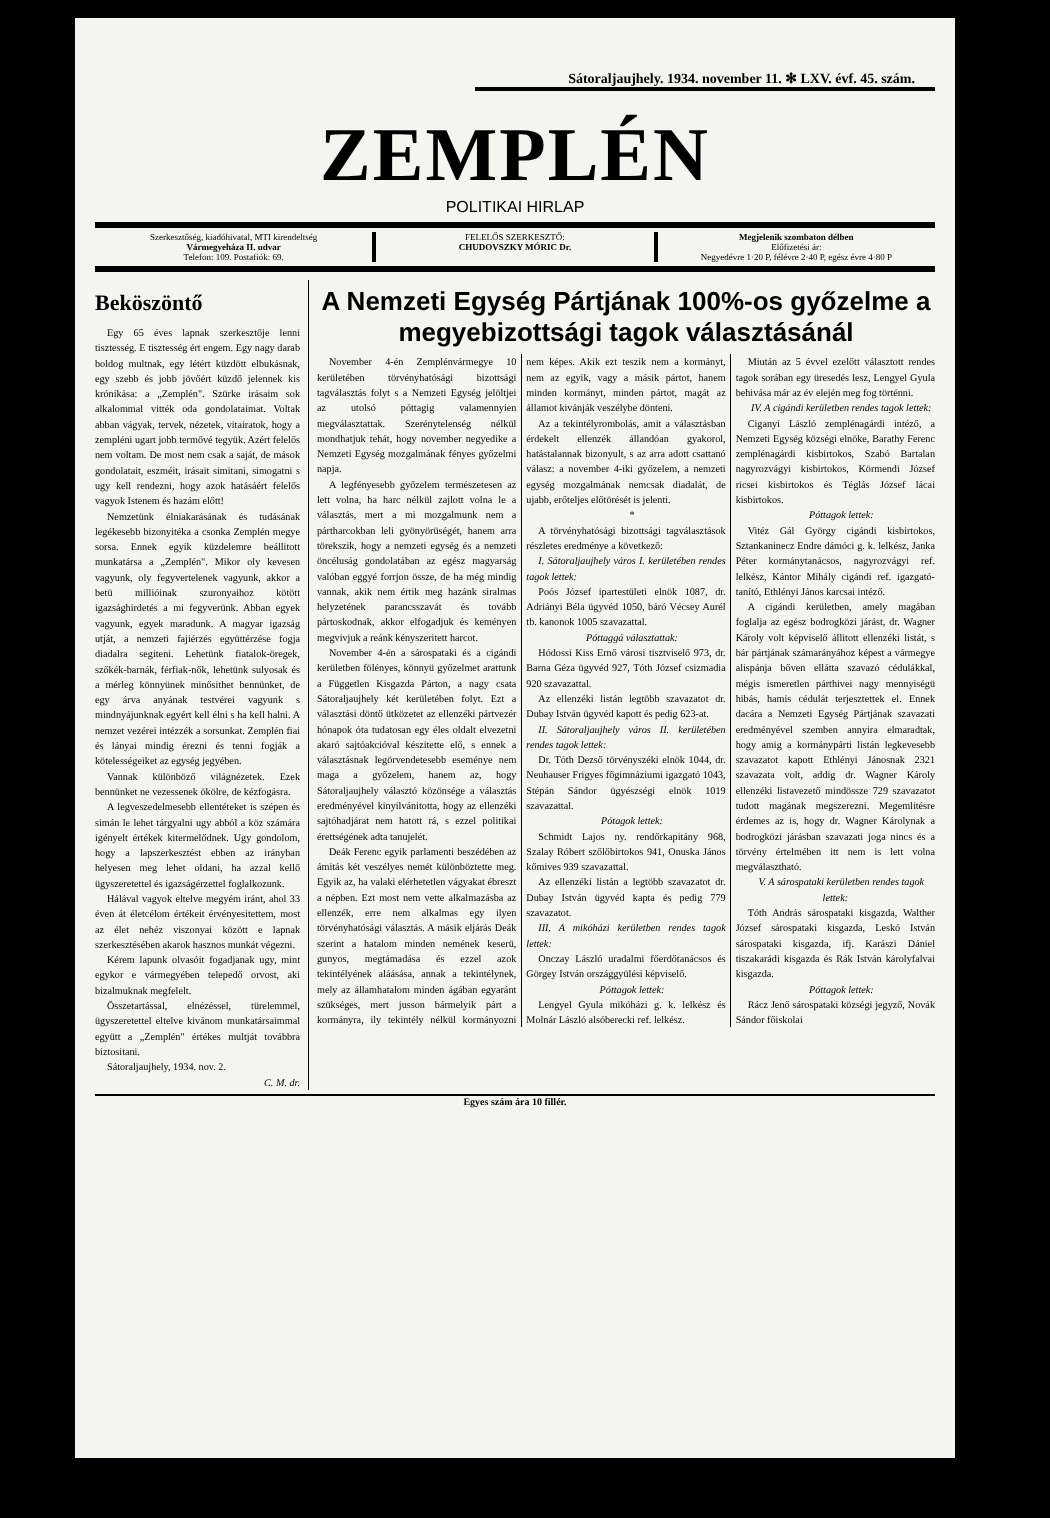Sátoraljaujhely. 1934. november 11. ✻ LXV. évf. 45. szám.
ZEMPLÉN
POLITIKAI HIRLAP
Szerkesztőség, kiadóhivatal, MTI kirendeltség
Vármegyeháza II. udvar
Telefon: 109. Postafiók: 69.
FELELŐS SZERKESZTŐ:
CHUDOVSZKY MÓRIC Dr.
Megjelenik szombaton délben
Előfizetési ár:
Negyedévre 1·20 P, félévre 2·40 P, egész évre 4·80 P
Beköszöntő
Egy 65 éves lapnak szerkesztője lenni tisztesség. E tisztesség ért engem. Egy nagy darab boldog multnak, egy létért küzdött elbukásnak, egy szebb és jobb jövőért küzdő jelennek kis krónikása: a „Zemplén". Szürke irásaim sok alkalommal vitték oda gondolataimat. Voltak abban vágyak, tervek, nézetek, vitairatok, hogy a zempléni ugart jobb termővé tegyük. Azért felelős nem voltam. De most nem csak a saját, de mások gondolatait, eszméit, irásait simitani, simogatni s ugy kell rendezni, hogy azok hatásáért felelős vagyok Istenem és hazám előtt!
Nemzetünk élniakarásának és tudásának legékesebb bizonyitéka a csonka Zemplén megye sorsa. Ennek egyik küzdelemre beállitott munkatársa a „Zemplén". Mikor oly kevesen vagyunk, oly fegyvertelenek vagyunk, akkor a betü millióinak szuronyaihoz kötött igazsághirdetés a mi fegyverünk. Abban egyek vagyunk, egyek maradunk. A magyar igazság utját, a nemzeti fajiérzés együttérzése fogja diadalra segiteni. Lehetünk fiatalok-öregek, szőkék-barnák, férfiak-nők, lehetünk sulyosak és a mérleg könnyünek minősithet bennünket, de egy árva anyának testvérei vagyunk s mindnyájunknak egyért kell élni s ha kell halni. A nemzet vezérei intézzék a sorsunkat. Zemplén fiai és lányai mindig érezni és tenni fogják a kötelességeiket az egység jegyében.
Vannak különböző világnézetek. Ezek bennünket ne vezessenek ökölre, de kézfogásra.
A legveszedelmesebb ellentéteket is szépen és simán le lehet tárgyalni ugy abból a köz számára igényelt értékek kitermelődnek. Ugy gondolom, hogy a lapszerkesztést ebben az irányban helyesen meg lehet oldani, ha azzal kellő ügyszeretettel és igazságérzettel foglalkozunk.
Hálával vagyok eltelve megyém iránt, ahol 33 éven át életcélom értékeit érvényesitettem, most az élet nehéz viszonyai között e lapnak szerkesztésében akarok hasznos munkát végezni.
Kérem lapunk olvasóit fogadjanak ugy, mint egykor e vármegyében telepedő orvost, aki bizalmuknak megfelelt.
Összetartással, elnézéssel, türelemmel, ügyszeretettel eltelve kivánom munkatársaimmal együtt a „Zemplén" értékes multját továbbra biztositani.
Sátoraljaujhely, 1934. nov. 2.
C. M. dr.
A Nemzeti Egység Pártjának 100%-os győzelme a megyebizottsági tagok választásánál
November 4-én Zemplénvármegye 10 kerületében törvényhatósági bizottsági tagválasztás folyt s a Nemzeti Egység jelöltjei az utolsó póttagig valamennyien megválasztattak. Szerénytelenség nélkül mondhatjuk tehát, hogy november negyedike a Nemzeti Egység mozgalmának fényes győzelmi napja.
A legfényesebb győzelem természetesen az lett volna, ha harc nélkül zajlott volna le a választás, mert a mi mozgalmunk nem a pártharcokban leli gyönyörüségét, hanem arra törekszik, hogy a nemzeti egység és a nemzeti öncéluság gondolatában az egész magyarság valóban eggyé forrjon össze, de ha még mindig vannak, akik nem értik meg hazánk siralmas helyzetének parancsszavát és tovább pártoskodnak, akkor elfogadjuk és keményen megvivjuk a reánk kényszeritett harcot.
November 4-én a sárospataki és a cigándi kerületben fölényes, könnyü győzelmet arattunk a Független Kisgazda Párton, a nagy csata Sátoraljaujhely két kerületében folyt. Ezt a választási döntő ütközetet az ellenzéki pártvezér hónapok óta tudatosan egy éles oldalt elvezetni akaró sajtóakcióval készitette elő, s ennek a választásnak legörvendetesebb eseménye nem maga a győzelem, hanem az, hogy Sátoraljaujhely választó közönsége a választás eredményével kinyilvánitotta, hogy az ellenzéki sajtóhadjárat nem hatott rá, s ezzel politikai érettségének adta tanujelét.
Deák Ferenc egyik parlamenti beszédében az ámitás két veszélyes nemét különböztette meg. Egyik az, ha valaki elérhetetlen vágyakat ébreszt a népben. Ezt most nem vette alkalmazásba az ellenzék, erre nem alkalmas egy ilyen törvényhatósági választás. A másik eljárás Deák szerint a hatalom minden nemének keserü, gunyos, megtámadása és ezzel azok tekintélyének aláásása, annak a tekintélynek, mely az államhatalom minden ágában egyaránt szükséges, mert jusson bármelyik párt a kormányra, ily tekintély nélkül kormányozni nem képes. Akik ezt teszik nem a kormányt, nem az egyik, vagy a másik pártot, hanem minden kormányt, minden pártot, magát az államot kivánják veszélybe dönteni.
Az a tekintélyrombolás, amit a választásban érdekelt ellenzék állandóan gyakorol, hatástalannak bizonyult, s az arra adott csattanó válasz: a november 4-iki győzelem, a nemzeti egység mozgalmának nemcsak diadalát, de ujabb, erőteljes előtörését is jelenti.
*
A törvényhatósági bizottsági tagválasztások részletes eredménye a következő:
I. Sátoraljaujhely város I. kerületében rendes tagok lettek:
Poós József ipartestületi elnök 1087, dr. Adriányi Béla ügyvéd 1050, báró Vécsey Aurél tb. kanonok 1005 szavazattal.
Póttaggá választattak:
Hódossi Kiss Ernő városi tisztviselő 973, dr. Barna Géza ügyvéd 927, Tóth József csizmadia 920 szavazattal.
Az ellenzéki listán legtöbb szavazatot dr. Dubay István ügyvéd kapott és pedig 623-at.
II. Sátoraljaujhely város II. kerületében rendes tagok lettek:
Dr. Tóth Dezső törvényszéki elnök 1044, dr. Neuhauser Frigyes főgimnáziumi igazgató 1043, Stépán Sándor ügyészségi elnök 1019 szavazattal.
Pótagok lettek:
Schmidt Lajos ny. rendőrkapitány 968, Szalay Róbert szőlőbirtokos 941, Onuska János kőmives 939 szavazattal.
Az ellenzéki listán a legtöbb szavazatot dr. Dubay István ügyvéd kapta és pedig 779 szavazatot.
III. A mikóházi kerületben rendes tagok lettek:
Onczay László uradalmi főerdőtanácsos és Görgey István országgyülési képviselő.
Póttagok lettek:
Lengyel Gyula mikóházi g. k. lelkész és Molnár László alsóberecki ref. lelkész.
Miután az 5 évvel ezelőtt választott rendes tagok sorában egy üresedés lesz, Lengyel Gyula behivása már az év elején meg fog történni.
IV. A cigándi kerületben rendes tagok lettek:
Ciganyi László zemplénagárdi intéző, a Nemzeti Egység községi elnöke, Barathy Ferenc zemplénagárdi kisbirtokos, Szabó Bartalan nagyrozvágyi kisbirtokos, Körmendi József ricsei kisbirtokos és Téglás József lácai kisbirtokos.
Póttagok lettek:
Vitéz Gál György cigándi kisbirtokos, Sztankaninecz Endre dámóci g. k. lelkész, Janka Péter kormánytanácsos, nagyrozvágyi ref. lelkész, Kántor Mihály cigándi ref. igazgató-tanító, Ethlényi János karcsai intéző.
A cigándi kerületben, amely magában foglalja az egész bodrogközi járást, dr. Wagner Károly volt képviselő állitott ellenzéki listát, s bár pártjának számarányához képest a vármegye alispánja bőven ellátta szavazó cédulákkal, mégis ismeretlen párthivei nagy mennyiségü hibás, hamis cédulát terjesztettek el. Ennek dacára a Nemzeti Egység Pártjának szavazati eredményével szemben annyira elmaradtak, hogy amig a kormánypárti listán legkevesebb szavazatot kapott Ethlényi Jánosnak 2321 szavazata volt, addig dr. Wagner Károly ellenzéki listavezető mindössze 729 szavazatot tudott magának megszerezni. Megemlitésre érdemes az is, hogy dr. Wagner Károlynak a bodrogközi járásban szavazati joga nincs és a törvény értelmében itt nem is lett volna megválasztható.
V. A sárospataki kerületben rendes tagok lettek:
Tóth András sárospataki kisgazda, Walther József sárospataki kisgazda, Leskó István sárospataki kisgazda, ifj. Karászi Dániel tiszakarádi kisgazda és Rák István károlyfalvai kisgazda.
Póttagok lettek:
Rácz Jenő sárospataki községi jegyző, Novák Sándor főiskolai
Egyes szám ára 10 fillér.